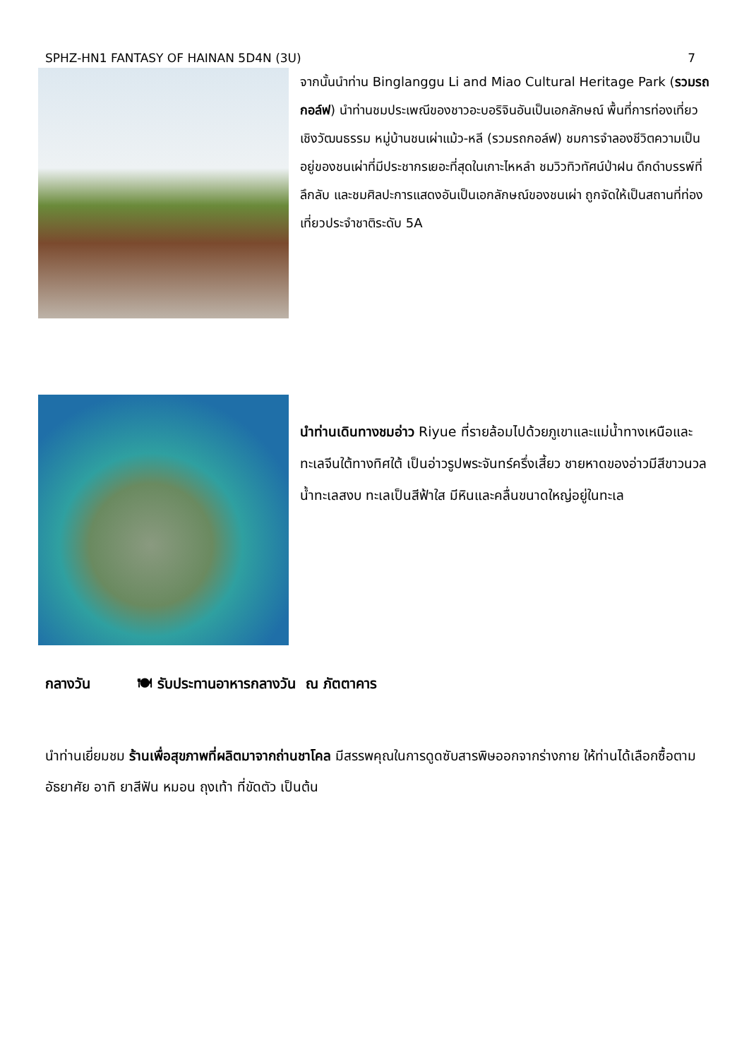SPHZ-HN1 FANTASY OF HAINAN 5D4N (3U) 7
จากนั้นนำท่าน Binglanggu Li and Miao Cultural Heritage Park (รวมรถกอล์ฟ) นำท่านชมประเพณีของชาวอะบอริจินอันเป็นเอกลักษณ์ พื้นที่การท่องเที่ยวเชิงวัฒนธรรม หมู่บ้านชนเผ่าแม้ว-หลี (รวมรถกอล์ฟ) ชมการจำลองชีวิตความเป็นอยู่ของชนเผ่าที่มีประชากรเยอะที่สุดในเกาะไหหลำ ชมวิวทิวทัศน์ป่าฝน ดึกดำบรรพ์ที่ลึกลับ และชมศิลปะการแสดงอันเป็นเอกลักษณ์ของชนเผ่า ถูกจัดให้เป็นสถานที่ท่องเที่ยวประจำชาติระดับ 5A
นำท่านเดินทางชมอ่าว Riyue ที่รายล้อมไปด้วยภูเขาและแม่น้ำทางเหนือและทะเลจีนใต้ทางทิศใต้ เป็นอ่าวรูปพระจันทร์ครึ่งเสี้ยว ชายหาดของอ่าวมีสีขาวนวลน้ำทะเลสงบ ทะเลเป็นสีฟ้าใส มีหินและคลื่นขนาดใหญ่อยู่ในทะเล
กลางวัน 🍽 รับประทานอาหารกลางวัน ณ ภัตตาคาร
นำท่านเยี่ยมชม ร้านเพื่อสุขภาพที่ผลิตมาจากถ่านชาโคล มีสรรพคุณในการดูดซับสารพิษออกจากร่างกาย ให้ท่านได้เลือกซื้อตามอัธยาศัย อาทิ ยาสีฟัน หมอน ถุงเท้า ที่ขัดตัว เป็นต้น